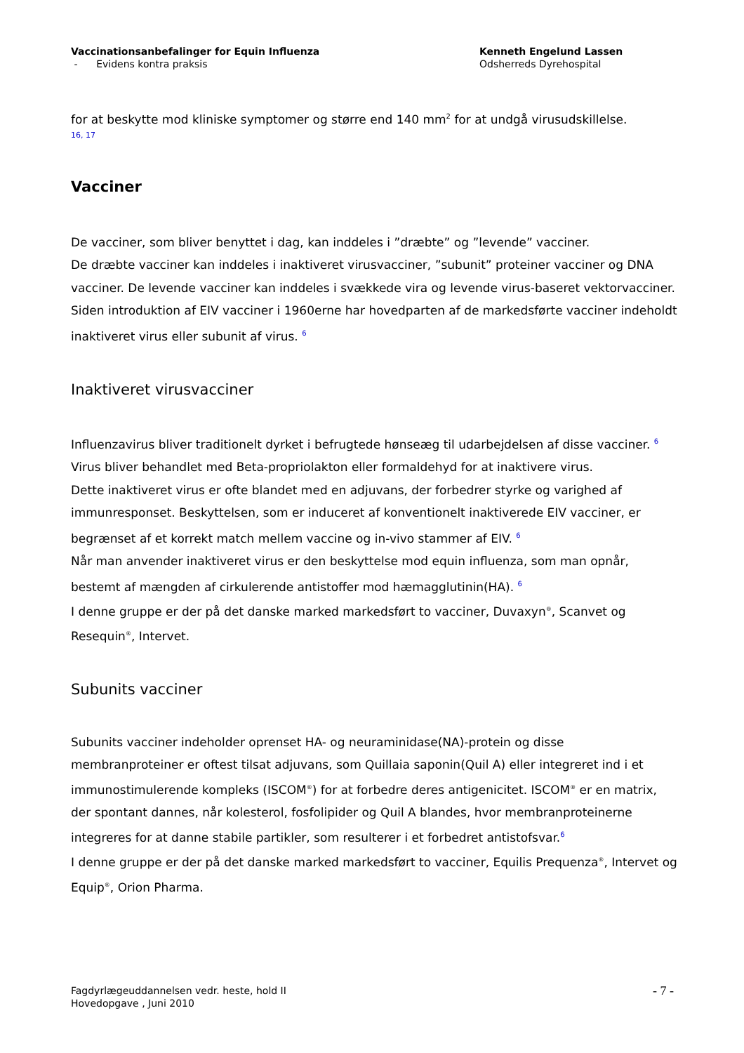Vaccinationsanbefalinger for Equin Influenza
- Evidens kontra praksis
Kenneth Engelund Lassen
Odsherreds Dyrehospital
for at beskytte mod kliniske symptomer og større end 140 mm<sup>2</sup> for at undgå virusudskillelse.
16, 17
Vacciner
De vacciner, som bliver benyttet i dag, kan inddeles i ”dræbte” og ”levende” vacciner.
De dræbte vacciner kan inddeles i inaktiveret virusvacciner, ”subunit” proteiner vacciner og DNA vacciner. De levende vacciner kan inddeles i svækkede vira og levende virus-baseret vektorvacciner.
Siden introduktion af EIV vacciner i 1960erne har hovedparten af de markedsførte vacciner indeholdt inaktiveret virus eller subunit af virus. <sup>6</sup>
Inaktiveret virusvacciner
Influenzavirus bliver traditionelt dyrket i befrugtede hønseæg til udarbejdelsen af disse vacciner. <sup>6</sup>
Virus bliver behandlet med Beta-propriolakton eller formaldehyd for at inaktivere virus.
Dette inaktiveret virus er ofte blandet med en adjuvans, der forbedrer styrke og varighed af immunresponset. Beskyttelsen, som er induceret af konventionelt inaktiverede EIV vacciner, er begrænset af et korrekt match mellem vaccine og in-vivo stammer af EIV. <sup>6</sup>
Når man anvender inaktiveret virus er den beskyttelse mod equin influenza, som man opnår, bestemt af mængden af cirkulerende antistoffer mod hæmagglutinin(HA). <sup>6</sup>
I denne gruppe er der på det danske marked markedsført to vacciner, Duvaxyn<sup>®</sup>, Scanvet og Resequin<sup>®</sup>, Intervet.
Subunits vacciner
Subunits vacciner indeholder oprenset HA- og neuraminidase(NA)-protein og disse membranproteiner er oftest tilsat adjuvans, som Quillaia saponin(Quil A) eller integreret ind i et immunostimulerende kompleks (ISCOM<sup>®</sup>) for at forbedre deres antigenicitet. ISCOM<sup>®</sup> er en matrix, der spontant dannes, når kolesterol, fosfolipider og Quil A blandes, hvor membranproteinerne integreres for at danne stabile partikler, som resulterer i et forbedret antistofsvar.<sup>6</sup>
I denne gruppe er der på det danske marked markedsført to vacciner, Equilis Prequenza<sup>®</sup>, Intervet og Equip<sup>®</sup>, Orion Pharma.
Fagdyrlægeuddannelsen vedr. heste, hold II
Hovedopgave , Juni 2010
- 7 -